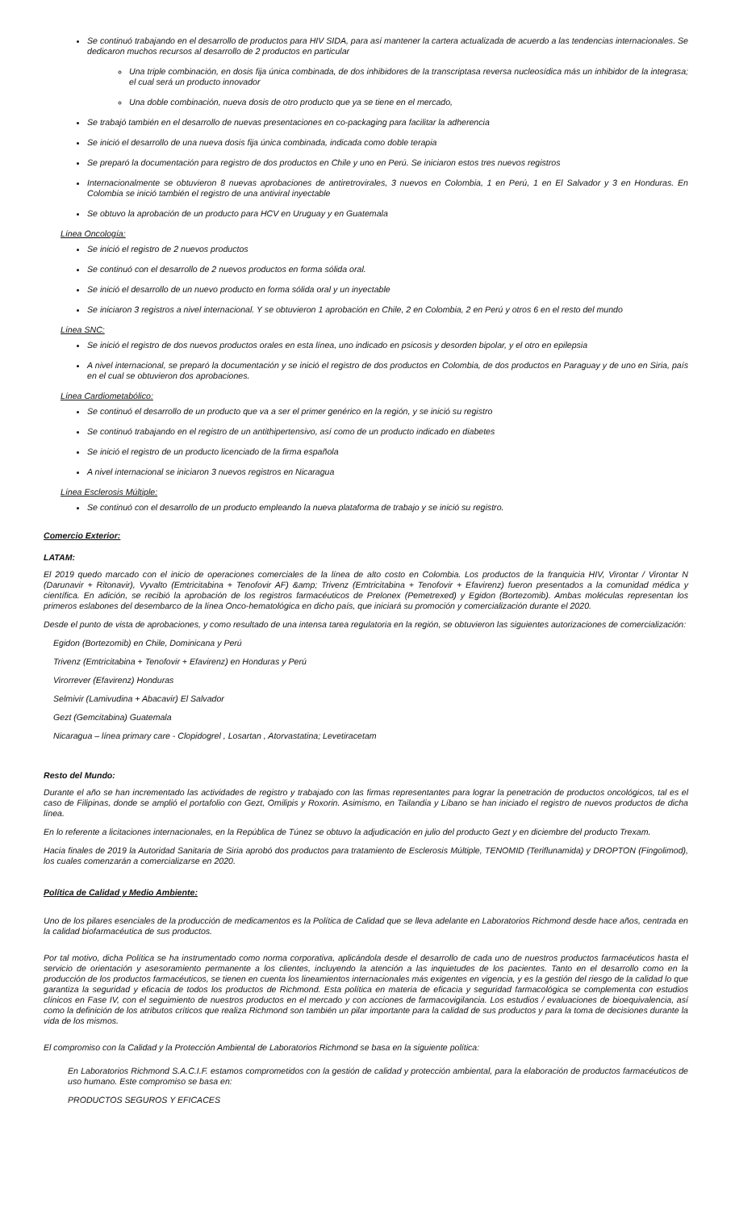Se continuó trabajando en el desarrollo de productos para HIV SIDA, para así mantener la cartera actualizada de acuerdo a las tendencias internacionales. Se dedicaron muchos recursos al desarrollo de 2 productos en particular
Una triple combinación, en dosis fija única combinada, de dos inhibidores de la transcriptasa reversa nucleosídica más un inhibidor de la integrasa; el cual será un producto innovador
Una doble combinación, nueva dosis de otro producto que ya se tiene en el mercado,
Se trabajó también en el desarrollo de nuevas presentaciones en co-packaging para facilitar la adherencia
Se inició el desarrollo de una nueva dosis fija única combinada, indicada como doble terapia
Se preparó la documentación para registro de dos productos en Chile y uno en Perú. Se iniciaron estos tres nuevos registros
Internacionalmente se obtuvieron 8 nuevas aprobaciones de antiretrovirales, 3 nuevos en Colombia, 1 en Perú, 1 en El Salvador y 3 en Honduras. En Colombia se inició también el registro de una antiviral inyectable
Se obtuvo la aprobación de un producto para HCV en Uruguay y en Guatemala
Línea Oncología:
Se inició el registro de 2 nuevos productos
Se continuó con el desarrollo de 2 nuevos productos en forma sólida oral.
Se inició el desarrollo de un nuevo producto en forma sólida oral y un inyectable
Se iniciaron 3 registros a nivel internacional. Y se obtuvieron 1 aprobación en Chile, 2 en Colombia, 2 en Perú y otros 6 en el resto del mundo
Línea SNC:
Se inició el registro de dos nuevos productos orales en esta línea, uno indicado en psicosis y desorden bipolar, y el otro en epilepsia
A nivel internacional, se preparó la documentación y se inició el registro de dos productos en Colombia, de dos productos en Paraguay y de uno en Siria, país en el cual se obtuvieron dos aprobaciones.
Línea Cardiometabólico:
Se continuó el desarrollo de un producto que va a ser el primer genérico en la región, y se inició su registro
Se continuó trabajando en el registro de un antithipertensivo, así como de un producto indicado en diabetes
Se inició el registro de un producto licenciado de la firma española
A nivel internacional se iniciaron 3 nuevos registros en Nicaragua
Línea Esclerosis Múltiple:
Se continuó con el desarrollo de un producto empleando la nueva plataforma de trabajo y se inició su registro.
Comercio Exterior:
LATAM:
El 2019 quedo marcado con el inicio de operaciones comerciales de la línea de alto costo en Colombia. Los productos de la franquicia HIV, Virontar / Virontar N (Darunavir + Ritonavir), Vyvalto (Emtricitabina + Tenofovir AF) &amp; Trivenz (Emtricitabina + Tenofovir + Efavirenz) fueron presentados a la comunidad médica y científica. En adición, se recibió la aprobación de los registros farmacéuticos de Prelonex (Pemetrexed) y Egidon (Bortezomib). Ambas moléculas representan los primeros eslabones del desembarco de la línea Onco-hematológica en dicho país, que iniciará su promoción y comercialización durante el 2020.
Desde el punto de vista de aprobaciones, y como resultado de una intensa tarea regulatoria en la región, se obtuvieron las siguientes autorizaciones de comercialización:
Egidon (Bortezomib) en Chile, Dominicana y Perú
Trivenz (Emtricitabina + Tenofovir + Efavirenz) en Honduras y Perú
Virorrever (Efavirenz) Honduras
Selmivir (Lamivudina + Abacavir) El Salvador
Gezt (Gemcitabina) Guatemala
Nicaragua – línea primary care - Clopidogrel , Losartan , Atorvastatina; Levetiracetam
Resto del Mundo:
Durante el año se han incrementado las actividades de registro y trabajado con las firmas representantes para lograr la penetración de productos oncológicos, tal es el caso de Filipinas, donde se amplió el portafolio con Gezt, Omilipis y Roxorin. Asimismo, en Tailandia y Líbano se han iniciado el registro de nuevos productos de dicha línea.
En lo referente a licitaciones internacionales, en la República de Túnez se obtuvo la adjudicación en julio del producto Gezt y en diciembre del producto Trexam.
Hacia finales de 2019 la Autoridad Sanitaria de Siria aprobó dos productos para tratamiento de Esclerosis Múltiple, TENOMID (Teriflunamida) y DROPTON (Fingolimod), los cuales comenzarán a comercializarse en 2020.
Política de Calidad y Medio Ambiente:
Uno de los pilares esenciales de la producción de medicamentos es la Política de Calidad que se lleva adelante en Laboratorios Richmond desde hace años, centrada en la calidad biofarmacéutica de sus productos.
Por tal motivo, dicha Política se ha instrumentado como norma corporativa, aplicándola desde el desarrollo de cada uno de nuestros productos farmacéuticos hasta el servicio de orientación y asesoramiento permanente a los clientes, incluyendo la atención a las inquietudes de los pacientes. Tanto en el desarrollo como en la producción de los productos farmacéuticos, se tienen en cuenta los lineamientos internacionales más exigentes en vigencia, y es la gestión del riesgo de la calidad lo que garantiza la seguridad y eficacia de todos los productos de Richmond. Esta política en materia de eficacia y seguridad farmacológica se complementa con estudios clínicos en Fase IV, con el seguimiento de nuestros productos en el mercado y con acciones de farmacovigilancia. Los estudios / evaluaciones de bioequivalencia, así como la definición de los atributos críticos que realiza Richmond son también un pilar importante para la calidad de sus productos y para la toma de decisiones durante la vida de los mismos.
El compromiso con la Calidad y la Protección Ambiental de Laboratorios Richmond se basa en la siguiente política:
En Laboratorios Richmond S.A.C.I.F. estamos comprometidos con la gestión de calidad y protección ambiental, para la elaboración de productos farmacéuticos de uso humano. Este compromiso se basa en:
PRODUCTOS SEGUROS Y EFICACES